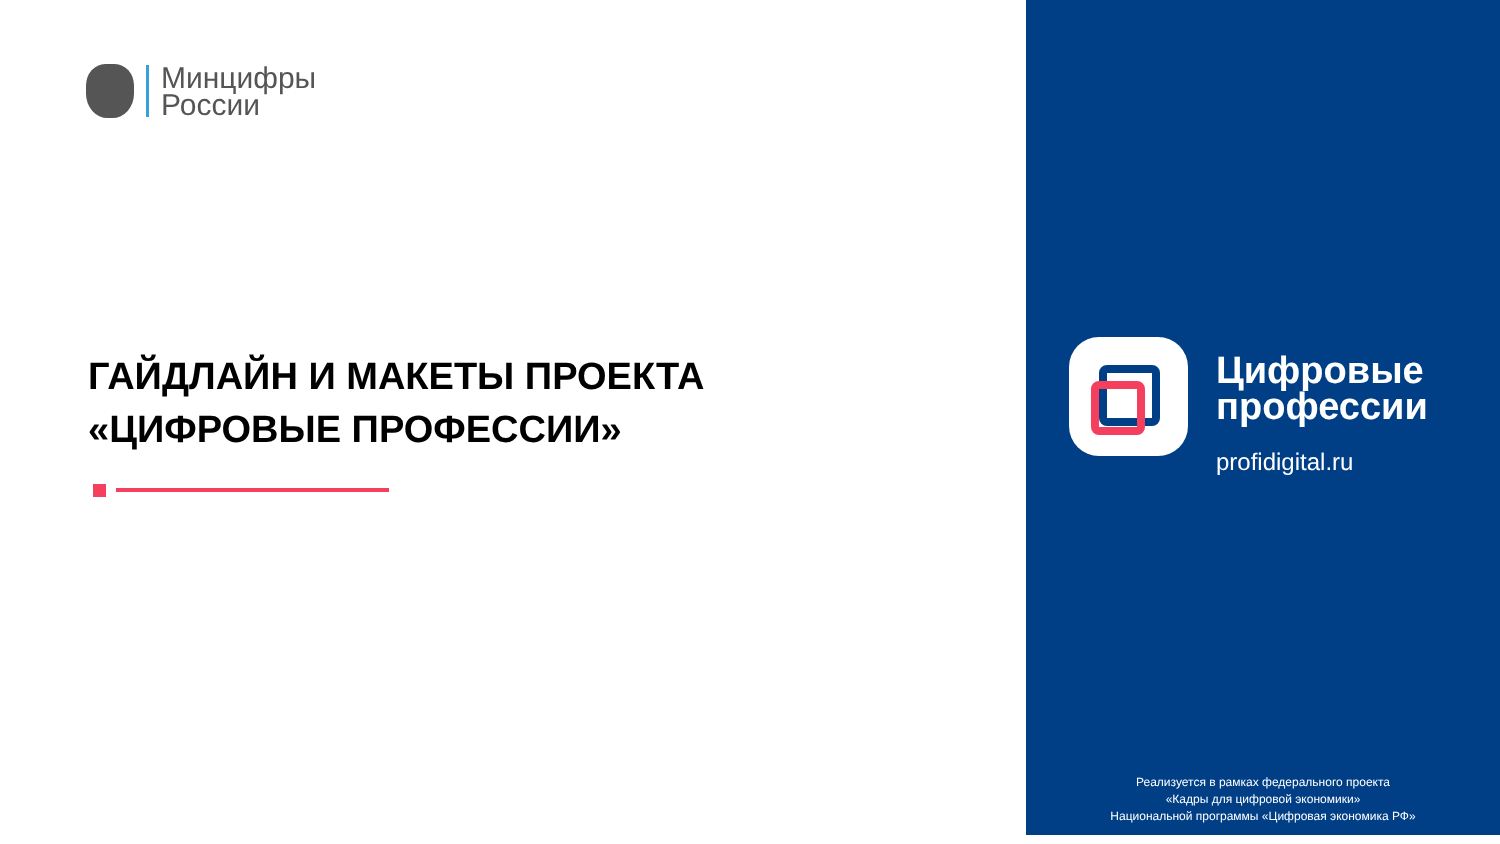Минцифры
России
ГАЙДЛАЙН И МАКЕТЫ ПРОЕКТА
«ЦИФРОВЫЕ ПРОФЕССИИ»
Цифровые
профессии
profidigital.ru
Реализуется в рамках федерального проекта
«Кадры для цифровой экономики»
Национальной программы «Цифровая экономика РФ»